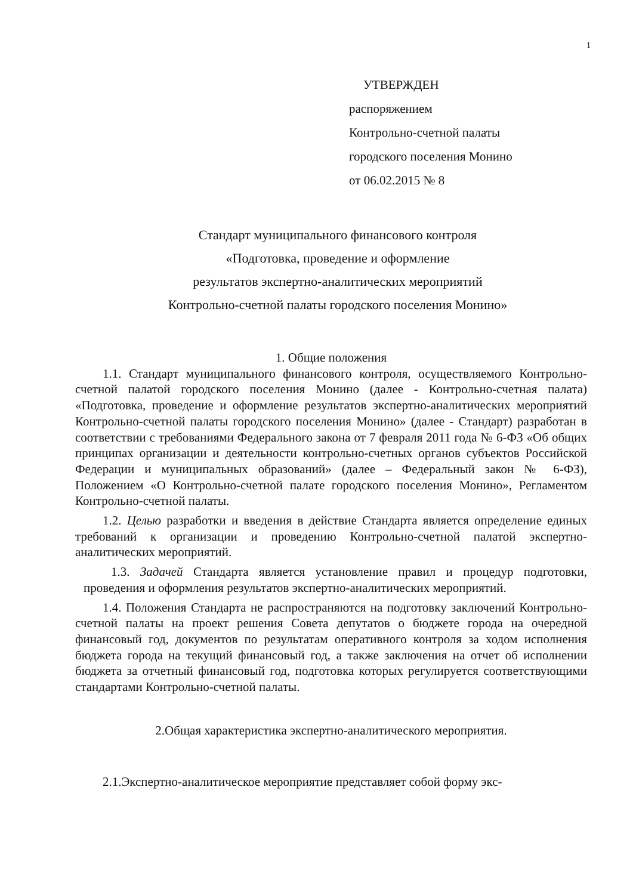1
УТВЕРЖДЕН
распоряжением
Контрольно-счетной палаты
городского поселения Монино
от 06.02.2015 № 8
Стандарт муниципального финансового контроля
«Подготовка, проведение и оформление
результатов экспертно-аналитических мероприятий
Контрольно-счетной палаты городского поселения Монино»
1. Общие положения
1.1. Стандарт муниципального финансового контроля, осуществляемого Контрольно-счетной палатой городского поселения Монино (далее - Контрольно-счетная палата) «Подготовка, проведение и оформление результатов экспертно-аналитических мероприятий Контрольно-счетной палаты городского поселения Монино» (далее - Стандарт) разработан в соответствии с требованиями Федерального закона от 7 февраля 2011 года № 6-ФЗ «Об общих принципах организации и деятельности контрольно-счетных органов субъектов Российской Федерации и муниципальных образований» (далее – Федеральный закон № 6-ФЗ), Положением «О Контрольно-счетной палате городского поселения Монино», Регламентом Контрольно-счетной палаты.
1.2. Целью разработки и введения в действие Стандарта является определение единых требований к организации и проведению Контрольно-счетной палатой экспертно-аналитических мероприятий.
1.3. Задачей Стандарта является установление правил и процедур подготовки, проведения и оформления результатов экспертно-аналитических мероприятий.
1.4. Положения Стандарта не распространяются на подготовку заключений Контрольно-счетной палаты на проект решения Совета депутатов о бюджете города на очередной финансовый год, документов по результатам оперативного контроля за ходом исполнения бюджета города на текущий финансовый год, а также заключения на отчет об исполнении бюджета за отчетный финансовый год, подготовка которых регулируется соответствующими стандартами Контрольно-счетной палаты.
2.Общая характеристика экспертно-аналитического мероприятия.
2.1.Экспертно-аналитическое мероприятие представляет собой форму экс-